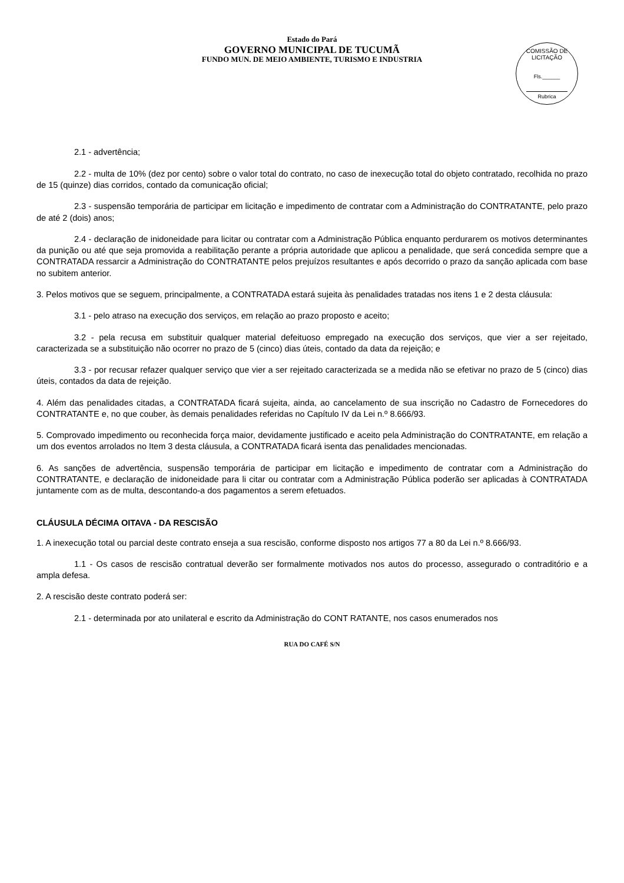Estado do Pará
GOVERNO MUNICIPAL DE TUCUMÃ
FUNDO MUN. DE MEIO AMBIENTE, TURISMO E INDUSTRIA
COMISSÃO DE LICITAÇÃO
Fls.______
Rubrica
2.1 - advertência;
2.2 - multa de 10% (dez por cento) sobre o valor total do contrato, no caso de inexecução total do objeto contratado, recolhida no prazo de 15 (quinze) dias corridos, contado da comunicação oficial;
2.3 - suspensão temporária de participar em licitação e impedimento de contratar com a Administração do CONTRATANTE, pelo prazo de até 2 (dois) anos;
2.4 - declaração de inidoneidade para licitar ou contratar com a Administração Pública enquanto perdurarem os motivos determinantes da punição ou até que seja promovida a reabilitação perante a própria autoridade que aplicou a penalidade, que será concedida sempre que a CONTRATADA ressarcir a Administração do CONTRATANTE pelos prejuízos resultantes e após decorrido o prazo da sanção aplicada com base no subitem anterior.
3. Pelos motivos que se seguem, principalmente, a CONTRATADA estará sujeita às penalidades tratadas nos itens 1 e 2 desta cláusula:
3.1 - pelo atraso na execução dos serviços, em relação ao prazo proposto e aceito;
3.2 - pela recusa em substituir qualquer material defeituoso empregado na execução dos serviços, que vier a ser rejeitado, caracterizada se a substituição não ocorrer no prazo de 5 (cinco) dias úteis, contado da data da rejeição; e
3.3 - por recusar refazer qualquer serviço que vier a ser rejeitado caracterizada se a medida não se efetivar no prazo de 5 (cinco) dias úteis, contados da data de rejeição.
4. Além das penalidades citadas, a CONTRATADA ficará sujeita, ainda, ao cancelamento de sua inscrição no Cadastro de Fornecedores do CONTRATANTE e, no que couber, às demais penalidades referidas no Capítulo IV da Lei n.º 8.666/93.
5. Comprovado impedimento ou reconhecida força maior, devidamente justificado e aceito pela Administração do CONTRATANTE, em relação a um dos eventos arrolados no Item 3 desta cláusula, a CONTRATADA ficará isenta das penalidades mencionadas.
6. As sanções de advertência, suspensão temporária de participar em licitação e impedimento de contratar com a Administração do CONTRATANTE, e declaração de inidoneidade para li citar ou contratar com a Administração Pública poderão ser aplicadas à CONTRATADA juntamente com as de multa, descontando-a dos pagamentos a serem efetuados.
CLÁUSULA DÉCIMA OITAVA - DA RESCISÃO
1. A inexecução total ou parcial deste contrato enseja a sua rescisão, conforme disposto nos artigos 77 a 80 da Lei n.º 8.666/93.
1.1 - Os casos de rescisão contratual deverão ser formalmente motivados nos autos do processo, assegurado o contraditório e a ampla defesa.
2. A rescisão deste contrato poderá ser:
2.1 - determinada por ato unilateral e escrito da Administração do CONT RATANTE, nos casos enumerados nos
RUA DO CAFÉ S/N